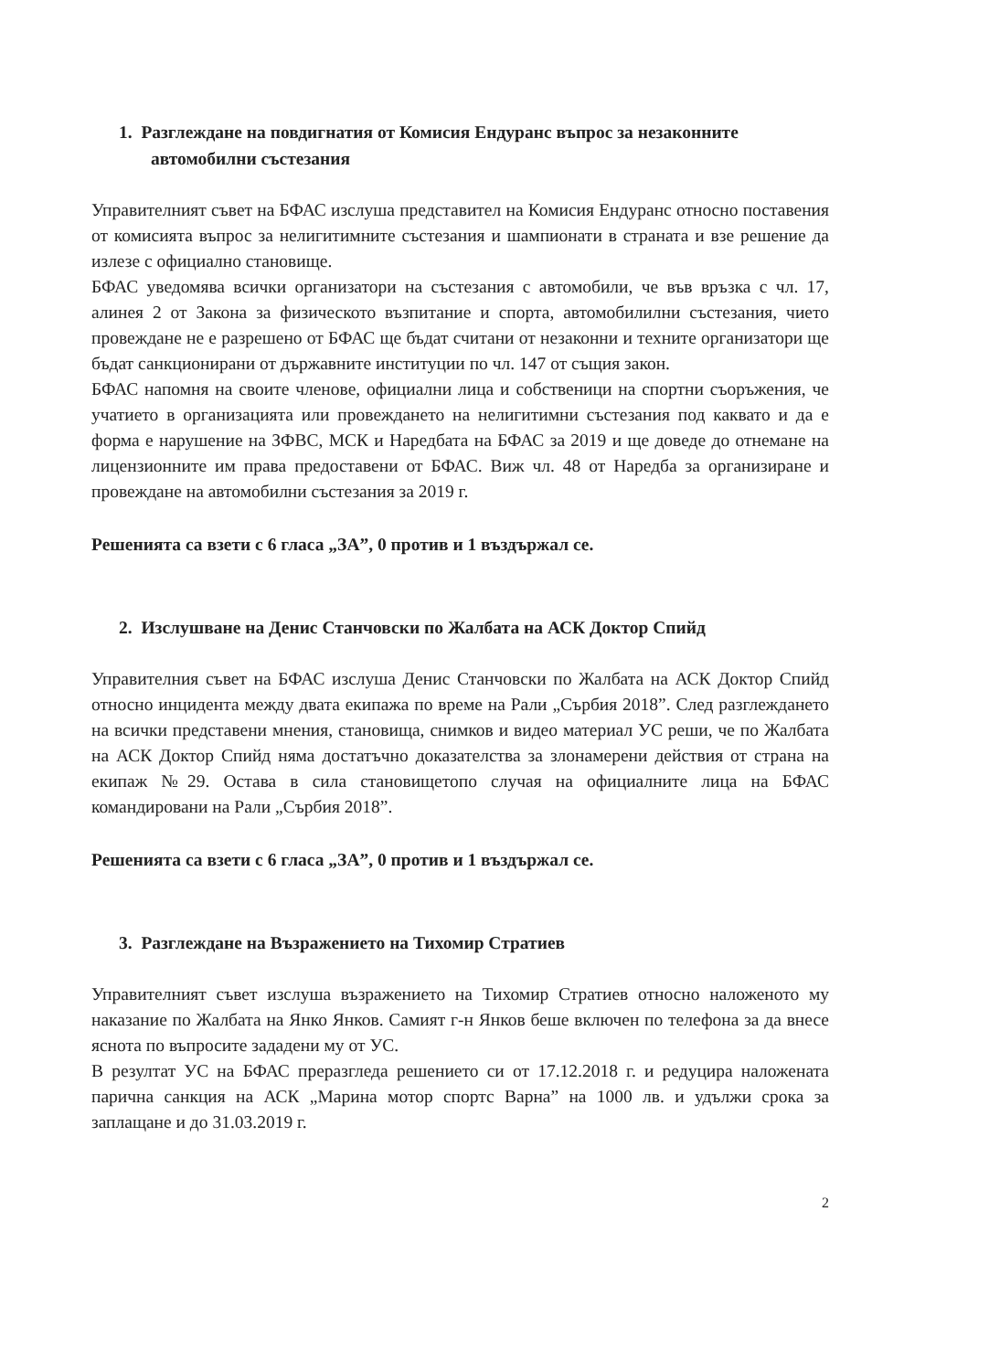1. Разглеждане на повдигнатия от Комисия Ендуранс въпрос за незаконните автомобилни състезания
Управителният съвет на БФАС изслуша представител на Комисия Ендуранс относно поставения от комисията въпрос за нелигитимните състезания и шампионати в страната и взе решение да излезе с официално становище.
БФАС уведомява всички организатори на състезания с автомобили, че във връзка с чл. 17, алинея 2 от Закона за физическото възпитание и спорта, автомобилилни състезания, чието провеждане не е разрешено от БФАС ще бъдат считани от незаконни и техните организатори ще бъдат санкционирани от държавните институции по чл. 147 от същия закон.
БФАС напомня на своите членове, официални лица и собственици на спортни съоръжения, че учатието в организацията или провеждането на нелигитимни състезания под каквато и да е форма е нарушение на ЗФВС, МСК и Наредбата на БФАС за 2019 и ще доведе до отнемане на лицензионните им права предоставени от БФАС. Виж чл. 48 от Наредба за организиране и провеждане на автомобилни състезания за 2019 г.
Решенията са взети с 6 гласа „ЗА”, 0 против и 1 въздържал се.
2. Изслушване на Денис Станчовски по Жалбата на АСК Доктор Спийд
Управителния съвет на БФАС изслуша Денис Станчовски по Жалбата на АСК Доктор Спийд относно инцидента между двата екипажа по време на Рали „Сърбия 2018”. След разглеждането на всички представени мнения, становища, снимков и видео материал УС реши, че по Жалбата на АСК Доктор Спийд няма достатъчно доказателства за злонамерени действия от страна на екипаж №29. Остава в сила становищетопо случая на официалните лица на БФАС командировани на Рали „Сърбия 2018”.
Решенията са взети с 6 гласа „ЗА”, 0 против и 1 въздържал се.
3. Разглеждане на Възражението на Тихомир Стратиев
Управителният съвет изслуша възражението на Тихомир Стратиев относно наложеното му наказание по Жалбата на Янко Янков. Самият г-н Янков беше включен по телефона за да внесе яснота по въпросите зададени му от УС.
В резултат УС на БФАС преразгледа решението си от 17.12.2018 г. и редуцира наложената парична санкция на АСК „Марина мотор спортс Варна” на 1000 лв. и удължи срока за заплащане и до 31.03.2019 г.
2